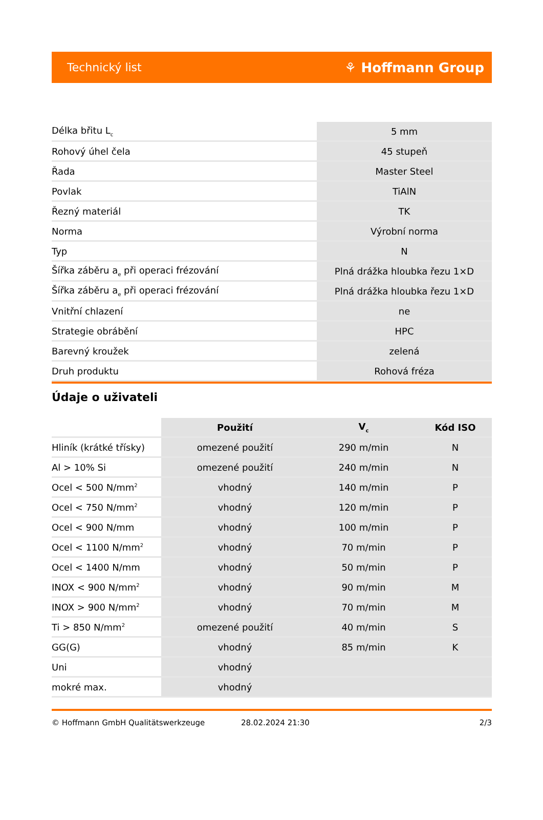Technický list ⚘ Hoffmann Group
| Délka břitu L<sub>c</sub> | 5 mm |
| Rohový úhel čela | 45 stupeň |
| Řada | Master Steel |
| Povlak | TiAlN |
| Řezný materiál | TK |
| Norma | Výrobní norma |
| Typ | N |
| Šířka záběru a<sub>e</sub> při operaci frézování | Plná drážka hloubka řezu 1×D |
| Šířka záběru a<sub>e</sub> při operaci frézování | Plná drážka hloubka řezu 1×D |
| Vnitřní chlazení | ne |
| Strategie obrábění | HPC |
| Barevný kroužek | zelená |
| Druh produktu | Rohová fréza |
Údaje o uživateli
| | Použití | V<sub>c</sub> | Kód ISO |
| --- | --- | --- | --- |
| Hliník (krátké třísky) | omezené použití | 290 m/min | N |
| Al > 10% Si | omezené použití | 240 m/min | N |
| Ocel < 500 N/mm<sup>2</sup> | vhodný | 140 m/min | P |
| Ocel < 750 N/mm<sup>2</sup> | vhodný | 120 m/min | P |
| Ocel < 900 N/mm | vhodný | 100 m/min | P |
| Ocel < 1100 N/mm<sup>2</sup> | vhodný | 70 m/min | P |
| Ocel < 1400 N/mm | vhodný | 50 m/min | P |
| INOX < 900 N/mm<sup>2</sup> | vhodný | 90 m/min | M |
| INOX > 900 N/mm<sup>2</sup> | vhodný | 70 m/min | M |
| Ti > 850 N/mm<sup>2</sup> | omezené použití | 40 m/min | S |
| GG(G) | vhodný | 85 m/min | K |
| Uni | vhodný | | |
| mokré max. | vhodný | | |
© Hoffmann GmbH Qualitätswerkzeuge 28.02.2024 21:30 2/3